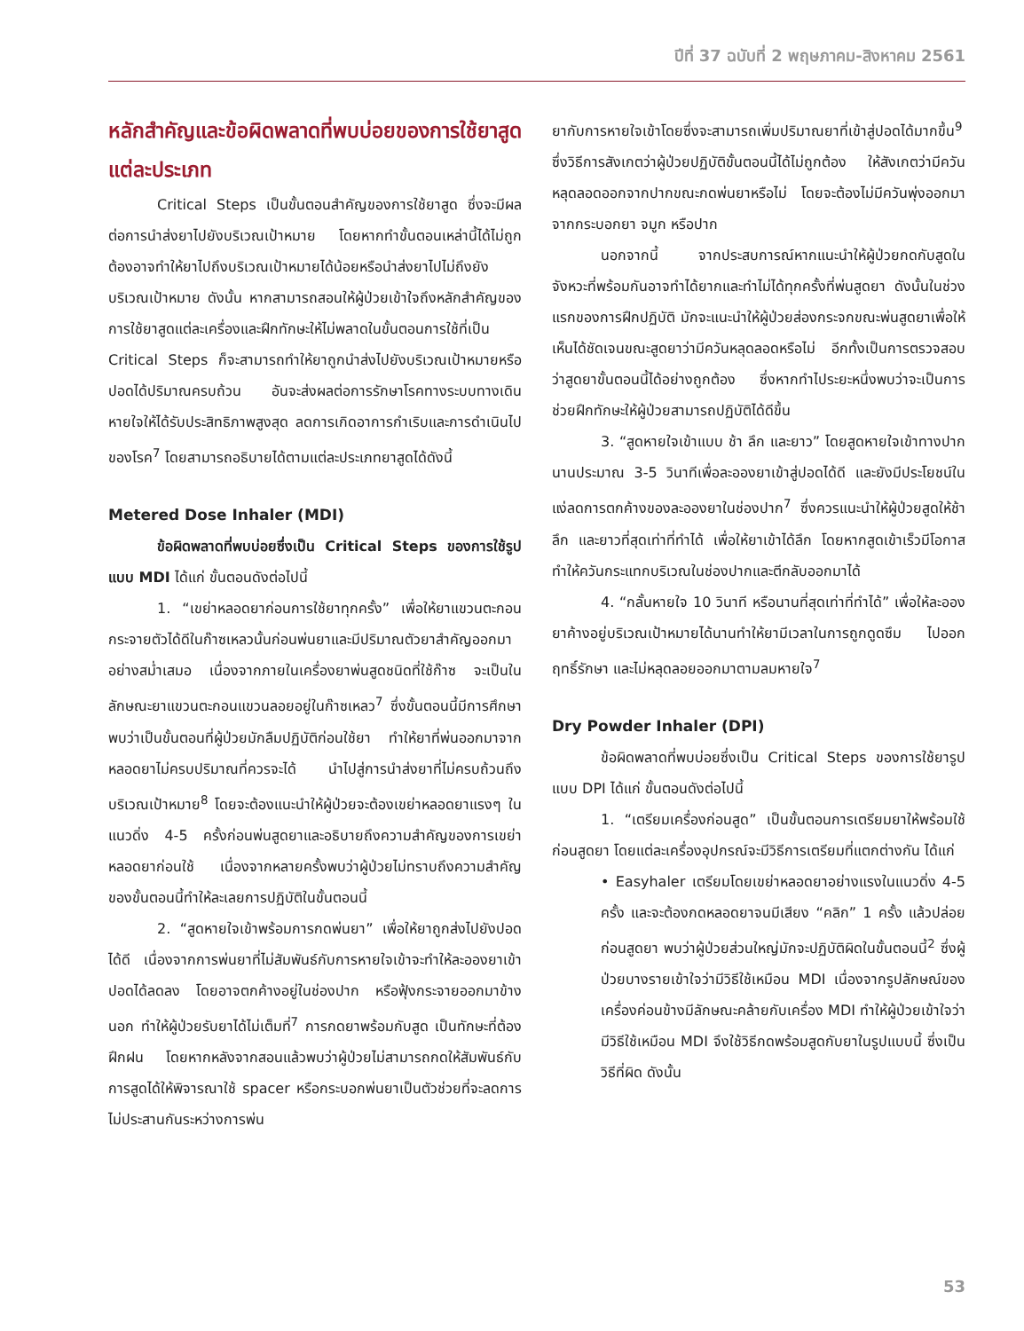ปีที่ 37 ฉบับที่ 2 พฤษภาคม-สิงหาคม 2561
หลักสำคัญและข้อผิดพลาดที่พบบ่อยของการใช้ยาสูดแต่ละประเภท
Critical Steps เป็นขั้นตอนสำคัญของการใช้ยาสูด ซึ่งจะมีผลต่อการนำส่งยาไปยังบริเวณเป้าหมาย โดยหากทำขั้นตอนเหล่านี้ได้ไม่ถูกต้องอาจทำให้ยาไปถึงบริเวณเป้าหมายได้น้อยหรือนำส่งยาไปไม่ถึงยังบริเวณเป้าหมาย ดังนั้น หากสามารถสอนให้ผู้ป่วยเข้าใจถึงหลักสำคัญของการใช้ยาสูดแต่ละเครื่องและฝึกทักษะให้ไม่พลาดในขั้นตอนการใช้ที่เป็น Critical Steps ก็จะสามารถทำให้ยาถูกนำส่งไปยังบริเวณเป้าหมายหรือปอดได้ปริมาณครบถ้วน อันจะส่งผลต่อการรักษาโรคทางระบบทางเดินหายใจให้ได้รับประสิทธิภาพสูงสุด ลดการเกิดอาการกำเริบและการดำเนินไปของโรค<sup>7</sup> โดยสามารถอธิบายได้ตามแต่ละประเภทยาสูดได้ดังนี้
Metered Dose Inhaler (MDI)
ข้อผิดพลาดที่พบบ่อยซึ่งเป็น Critical Steps ของการใช้รูปแบบ MDI ได้แก่ ขั้นตอนดังต่อไปนี้
1. “เขย่าหลอดยาก่อนการใช้ยาทุกครั้ง” เพื่อให้ยาแขวนตะกอนกระจายตัวได้ดีในก๊าซเหลวนั้นก่อนพ่นยาและมีปริมาณตัวยาสำคัญออกมาอย่างสม่ำเสมอ เนื่องจากภายในเครื่องยาพ่นสูดชนิดที่ใช้ก๊าซ จะเป็นในลักษณะยาแขวนตะกอนแขวนลอยอยู่ในก๊าซเหลว<sup>7</sup> ซึ่งขั้นตอนนี้มีการศึกษาพบว่าเป็นขั้นตอนที่ผู้ป่วยมักลืมปฏิบัติก่อนใช้ยา ทำให้ยาที่พ่นออกมาจากหลอดยาไม่ครบปริมาณที่ควรจะได้ นำไปสู่การนำส่งยาที่ไม่ครบถ้วนถึงบริเวณเป้าหมาย<sup>8</sup> โดยจะต้องแนะนำให้ผู้ป่วยจะต้องเขย่าหลอดยาแรงๆ ในแนวดิ่ง 4-5 ครั้งก่อนพ่นสูดยาและอธิบายถึงความสำคัญของการเขย่าหลอดยาก่อนใช้ เนื่องจากหลายครั้งพบว่าผู้ป่วยไม่ทราบถึงความสำคัญของขั้นตอนนี้ทำให้ละเลยการปฏิบัติในขั้นตอนนี้
2. “สูดหายใจเข้าพร้อมการกดพ่นยา” เพื่อให้ยาถูกส่งไปยังปอดได้ดี เนื่องจากการพ่นยาที่ไม่สัมพันธ์กับการหายใจเข้าจะทำให้ละอองยาเข้าปอดได้ลดลง โดยอาจตกค้างอยู่ในช่องปาก หรือฟุ้งกระจายออกมาข้างนอก ทำให้ผู้ป่วยรับยาได้ไม่เต็มที่<sup>7</sup> การกดยาพร้อมกับสูด เป็นทักษะที่ต้องฝึกฝน โดยหากหลังจากสอนแล้วพบว่าผู้ป่วยไม่สามารถกดให้สัมพันธ์กับการสูดได้ให้พิจารณาใช้ spacer หรือกระบอกพ่นยาเป็นตัวช่วยที่จะลดการไม่ประสานกันระหว่างการพ่น
ยากับการหายใจเข้าโดยซึ่งจะสามารถเพิ่มปริมาณยาที่เข้าสู่ปอดได้มากขึ้น<sup>9</sup> ซึ่งวิธีการสังเกตว่าผู้ป่วยปฏิบัติขั้นตอนนี้ได้ไม่ถูกต้อง ให้สังเกตว่ามีควันหลุดลอดออกจากปากขณะกดพ่นยาหรือไม่ โดยจะต้องไม่มีควันพุ่งออกมาจากกระบอกยา จมูก หรือปาก
นอกจากนี้ จากประสบการณ์หากแนะนำให้ผู้ป่วยกดกับสูดในจังหวะที่พร้อมกันอาจทำได้ยากและทำไม่ได้ทุกครั้งที่พ่นสูดยา ดังนั้นในช่วงแรกของการฝึกปฏิบัติ มักจะแนะนำให้ผู้ป่วยส่องกระจกขณะพ่นสูดยาเพื่อให้เห็นได้ชัดเจนขณะสูดยาว่ามีควันหลุดลอดหรือไม่ อีกทั้งเป็นการตรวจสอบว่าสูดยาขั้นตอนนี้ได้อย่างถูกต้อง ซึ่งหากทำไประยะหนึ่งพบว่าจะเป็นการช่วยฝึกทักษะให้ผู้ป่วยสามารถปฏิบัติได้ดีขึ้น
3. “สูดหายใจเข้าแบบ ช้า ลึก และยาว” โดยสูดหายใจเข้าทางปากนานประมาณ 3-5 วินาทีเพื่อละอองยาเข้าสู่ปอดได้ดี และยังมีประโยชน์ในแง่ลดการตกค้างของละอองยาในช่องปาก<sup>7</sup> ซึ่งควรแนะนำให้ผู้ป่วยสูดให้ช้า ลึก และยาวที่สุดเท่าที่ทำได้ เพื่อให้ยาเข้าได้ลึก โดยหากสูดเข้าเร็วมีโอกาสทำให้ควันกระแทกบริเวณในช่องปากและตีกลับออกมาได้
4. “กลั้นหายใจ 10 วินาที หรือนานที่สุดเท่าที่ทำได้” เพื่อให้ละอองยาค้างอยู่บริเวณเป้าหมายได้นานทำให้ยามีเวลาในการถูกดูดซึม ไปออกฤทธิ์รักษา และไม่หลุดลอยออกมาตามลมหายใจ<sup>7</sup>
Dry Powder Inhaler (DPI)
ข้อผิดพลาดที่พบบ่อยซึ่งเป็น Critical Steps ของการใช้ยารูปแบบ DPI ได้แก่ ขั้นตอนดังต่อไปนี้
1. “เตรียมเครื่องก่อนสูด” เป็นขั้นตอนการเตรียมยาให้พร้อมใช้ก่อนสูดยา โดยแต่ละเครื่องอุปกรณ์จะมีวิธีการเตรียมที่แตกต่างกัน ได้แก่
• Easyhaler เตรียมโดยเขย่าหลอดยาอย่างแรงในแนวดิ่ง 4-5 ครั้ง และจะต้องกดหลอดยาจนมีเสียง “คลิก” 1 ครั้ง แล้วปล่อยก่อนสูดยา พบว่าผู้ป่วยส่วนใหญ่มักจะปฏิบัติผิดในขั้นตอนนี้<sup>2</sup> ซึ่งผู้ป่วยบางรายเข้าใจว่ามีวิธีใช้เหมือน MDI เนื่องจากรูปลักษณ์ของเครื่องค่อนข้างมีลักษณะคล้ายกับเครื่อง MDI ทำให้ผู้ป่วยเข้าใจว่ามีวิธีใช้เหมือน MDI จึงใช้วิธีกดพร้อมสูดกับยาในรูปแบบนี้ ซึ่งเป็นวิธีที่ผิด ดังนั้น
53